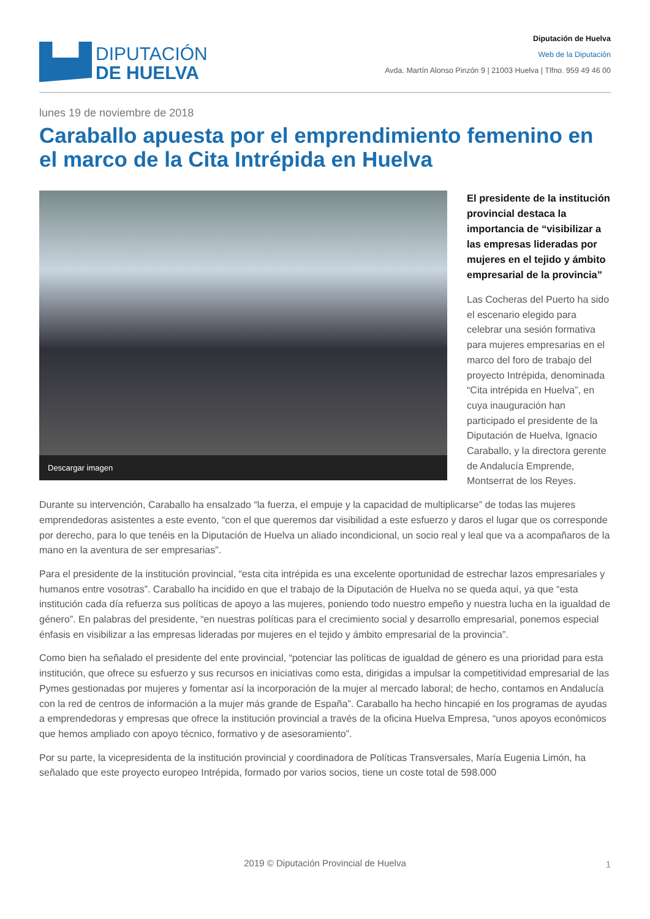DIPUTACIÓN
DE HUELVA
Diputación de Huelva
Web de la Diputación
Avda. Martín Alonso Pinzón 9 | 21003 Huelva | Tlfno. 959 49 46 00
lunes 19 de noviembre de 2018
Caraballo apuesta por el emprendimiento femenino en el marco de la Cita Intrépida en Huelva
Descargar imagen
El presidente de la institución provincial destaca la importancia de “visibilizar a las empresas lideradas por mujeres en el tejido y ámbito empresarial de la provincia”
Las Cocheras del Puerto ha sido el escenario elegido para celebrar una sesión formativa para mujeres empresarias en el marco del foro de trabajo del proyecto Intrépida, denominada “Cita intrépida en Huelva”, en cuya inauguración han participado el presidente de la Diputación de Huelva, Ignacio Caraballo, y la directora gerente de Andalucía Emprende, Montserrat de los Reyes.
Durante su intervención, Caraballo ha ensalzado “la fuerza, el empuje y la capacidad de multiplicarse” de todas las mujeres emprendedoras asistentes a este evento, “con el que queremos dar visibilidad a este esfuerzo y daros el lugar que os corresponde por derecho, para lo que tenéis en la Diputación de Huelva un aliado incondicional, un socio real y leal que va a acompañaros de la mano en la aventura de ser empresarias”.
Para el presidente de la institución provincial, “esta cita intrépida es una excelente oportunidad de estrechar lazos empresariales y humanos entre vosotras”. Caraballo ha incidido en que el trabajo de la Diputación de Huelva no se queda aquí, ya que “esta institución cada día refuerza sus políticas de apoyo a las mujeres, poniendo todo nuestro empeño y nuestra lucha en la igualdad de género”. En palabras del presidente, “en nuestras políticas para el crecimiento social y desarrollo empresarial, ponemos especial énfasis en visibilizar a las empresas lideradas por mujeres en el tejido y ámbito empresarial de la provincia”.
Como bien ha señalado el presidente del ente provincial, “potenciar las políticas de igualdad de género es una prioridad para esta institución, que ofrece su esfuerzo y sus recursos en iniciativas como esta, dirigidas a impulsar la competitividad empresarial de las Pymes gestionadas por mujeres y fomentar así la incorporación de la mujer al mercado laboral; de hecho, contamos en Andalucía con la red de centros de información a la mujer más grande de España”. Caraballo ha hecho hincapié en los programas de ayudas a emprendedoras y empresas que ofrece la institución provincial a través de la oficina Huelva Empresa, “unos apoyos económicos que hemos ampliado con apoyo técnico, formativo y de asesoramiento”.
Por su parte, la vicepresidenta de la institución provincial y coordinadora de Políticas Transversales, María Eugenia Limón, ha señalado que este proyecto europeo Intrépida, formado por varios socios, tiene un coste total de 598.000
2019 © Diputación Provincial de Huelva
1